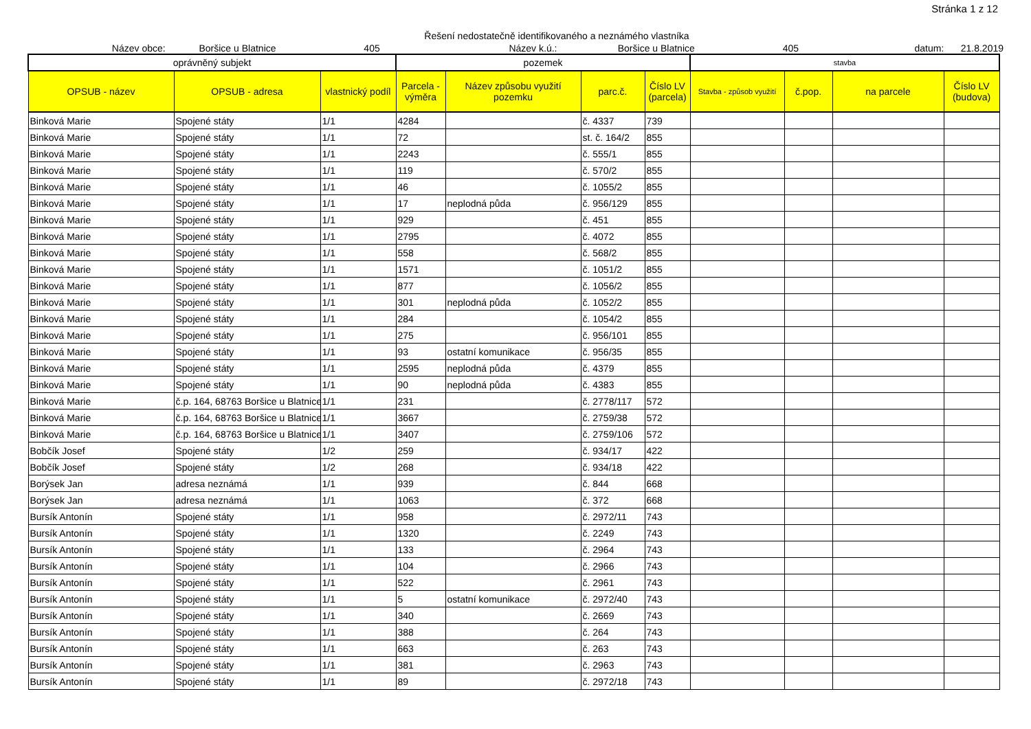Stránka 1 z 12
Řešení nedostatečně identifikovaného a neznámého vlastníka
Název obce: Boršice u Blatnice 405 Název k.ú.: Boršice u Blatnice 405 datum: 21.8.2019
| oprávněný subjekt | | | pozemek | | | | stavba | | | |
| --- | --- | --- | --- | --- | --- | --- | --- | --- | --- | --- |
| OPSUB - název | OPSUB - adresa | vlastnický podíl | Parcela - výměra | Název způsobu využití pozemku | parc.č. | Číslo LV (parcela) | Stavba - způsob využití | č.pop. | na parcele | Číslo LV (budova) |
| Binková Marie | Spojené státy | 1/1 | 4284 | | č. 4337 | 739 | | | | |
| Binková Marie | Spojené státy | 1/1 | 72 | | st. č. 164/2 | 855 | | | | |
| Binková Marie | Spojené státy | 1/1 | 2243 | | č. 555/1 | 855 | | | | |
| Binková Marie | Spojené státy | 1/1 | 119 | | č. 570/2 | 855 | | | | |
| Binková Marie | Spojené státy | 1/1 | 46 | | č. 1055/2 | 855 | | | | |
| Binková Marie | Spojené státy | 1/1 | 17 | neplodná půda | č. 956/129 | 855 | | | | |
| Binková Marie | Spojené státy | 1/1 | 929 | | č. 451 | 855 | | | | |
| Binková Marie | Spojené státy | 1/1 | 2795 | | č. 4072 | 855 | | | | |
| Binková Marie | Spojené státy | 1/1 | 558 | | č. 568/2 | 855 | | | | |
| Binková Marie | Spojené státy | 1/1 | 1571 | | č. 1051/2 | 855 | | | | |
| Binková Marie | Spojené státy | 1/1 | 877 | | č. 1056/2 | 855 | | | | |
| Binková Marie | Spojené státy | 1/1 | 301 | neplodná půda | č. 1052/2 | 855 | | | | |
| Binková Marie | Spojené státy | 1/1 | 284 | | č. 1054/2 | 855 | | | | |
| Binková Marie | Spojené státy | 1/1 | 275 | | č. 956/101 | 855 | | | | |
| Binková Marie | Spojené státy | 1/1 | 93 | ostatní komunikace | č. 956/35 | 855 | | | | |
| Binková Marie | Spojené státy | 1/1 | 2595 | neplodná půda | č. 4379 | 855 | | | | |
| Binková Marie | Spojené státy | 1/1 | 90 | neplodná půda | č. 4383 | 855 | | | | |
| Binková Marie | č.p. 164, 68763 Boršice u Blatnice | 1/1 | 231 | | č. 2778/117 | 572 | | | | |
| Binková Marie | č.p. 164, 68763 Boršice u Blatnice | 1/1 | 3667 | | č. 2759/38 | 572 | | | | |
| Binková Marie | č.p. 164, 68763 Boršice u Blatnice | 1/1 | 3407 | | č. 2759/106 | 572 | | | | |
| Bobčík Josef | Spojené státy | 1/2 | 259 | | č. 934/17 | 422 | | | | |
| Bobčík Josef | Spojené státy | 1/2 | 268 | | č. 934/18 | 422 | | | | |
| Borýsek Jan | adresa neznámá | 1/1 | 939 | | č. 844 | 668 | | | | |
| Borýsek Jan | adresa neznámá | 1/1 | 1063 | | č. 372 | 668 | | | | |
| Bursík Antonín | Spojené státy | 1/1 | 958 | | č. 2972/11 | 743 | | | | |
| Bursík Antonín | Spojené státy | 1/1 | 1320 | | č. 2249 | 743 | | | | |
| Bursík Antonín | Spojené státy | 1/1 | 133 | | č. 2964 | 743 | | | | |
| Bursík Antonín | Spojené státy | 1/1 | 104 | | č. 2966 | 743 | | | | |
| Bursík Antonín | Spojené státy | 1/1 | 522 | | č. 2961 | 743 | | | | |
| Bursík Antonín | Spojené státy | 1/1 | 5 | ostatní komunikace | č. 2972/40 | 743 | | | | |
| Bursík Antonín | Spojené státy | 1/1 | 340 | | č. 2669 | 743 | | | | |
| Bursík Antonín | Spojené státy | 1/1 | 388 | | č. 264 | 743 | | | | |
| Bursík Antonín | Spojené státy | 1/1 | 663 | | č. 263 | 743 | | | | |
| Bursík Antonín | Spojené státy | 1/1 | 381 | | č. 2963 | 743 | | | | |
| Bursík Antonín | Spojené státy | 1/1 | 89 | | č. 2972/18 | 743 | | | | |